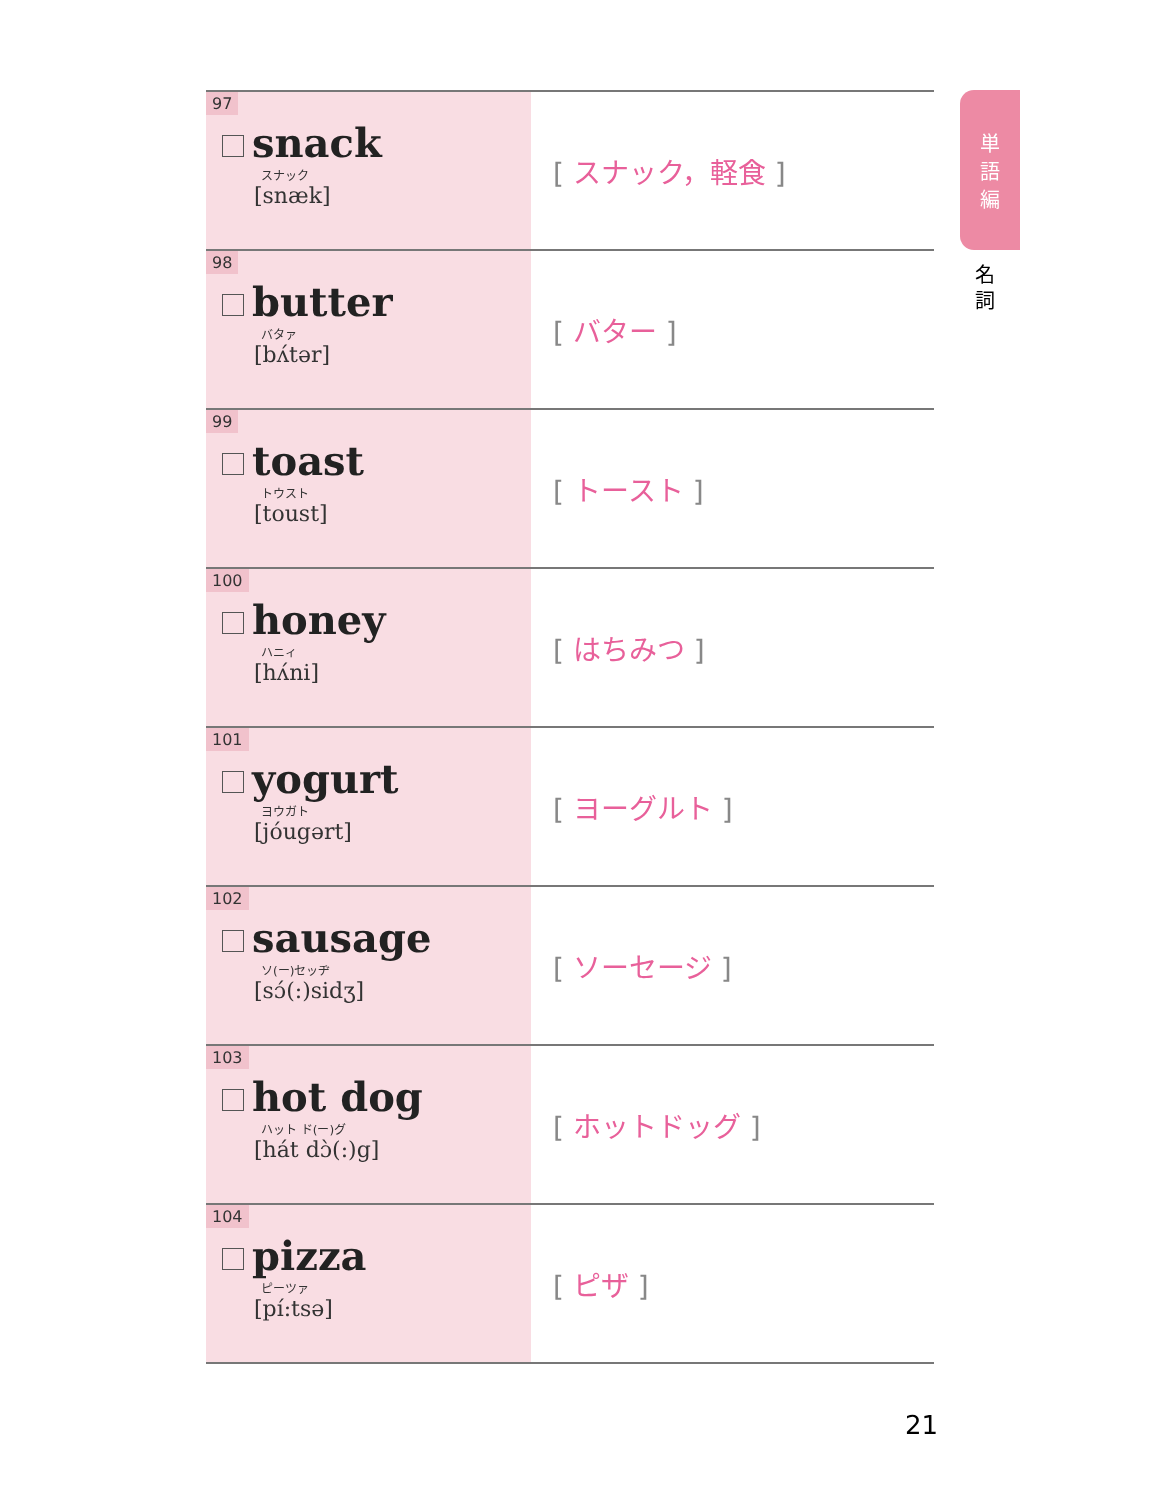| 97 snack スナック [snæk] | [ スナック，軽食 ] |
| 98 butter バタァ [bʌ́tər] | [ バター ] |
| 99 toast トウスト [toust] | [ トースト ] |
| 100 honey ハニィ [hʌ́ni] | [ はちみつ ] |
| 101 yogurt ヨウガト [jóugərt] | [ ヨーグルト ] |
| 102 sausage ソ(ー)セッヂ [sɔ́(:)sidʒ] | [ ソーセージ ] |
| 103 hot dog ハット ド(ー)グ [hát dɔ̀(:)g] | [ ホットドッグ ] |
| 104 pizza ピーツァ [pí:tsə] | [ ピザ ] |
単
語
編
名
詞
21